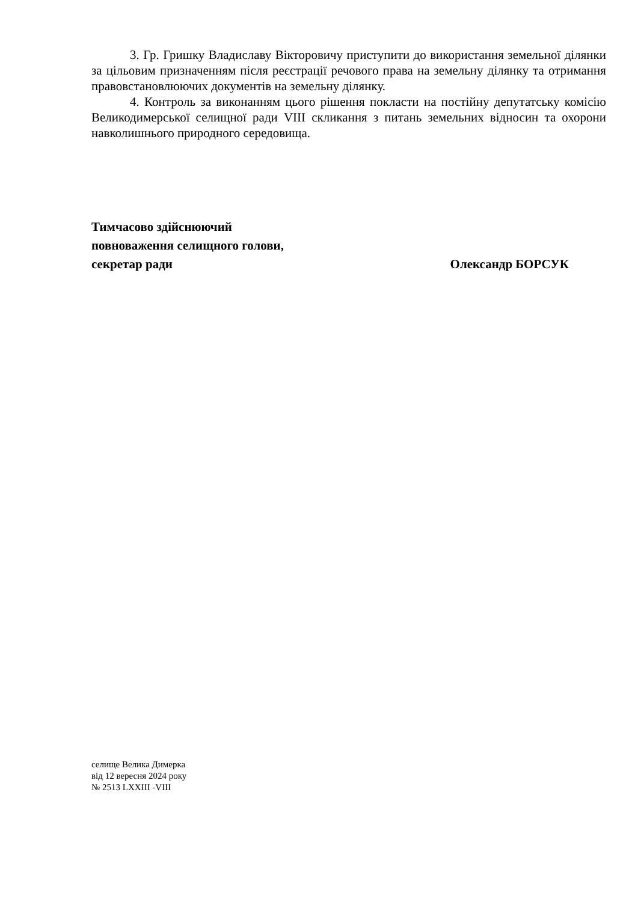3. Гр. Гришку Владиславу Вікторовичу приступити до використання земельної ділянки за цільовим призначенням після реєстрації речового права на земельну ділянку та отримання правовстановлюючих документів на земельну ділянку.
4. Контроль за виконанням цього рішення покласти на постійну депутатську комісію Великодимерської селищної ради VIII скликання з питань земельних відносин та охорони навколишнього природного середовища.
Тимчасово здійснюючий
повноваження селищного голови,
секретар ради Олександр БОРСУК
селище Велика Димерка
від 12 вересня 2024 року
№ 2513 LXXIII -VIII